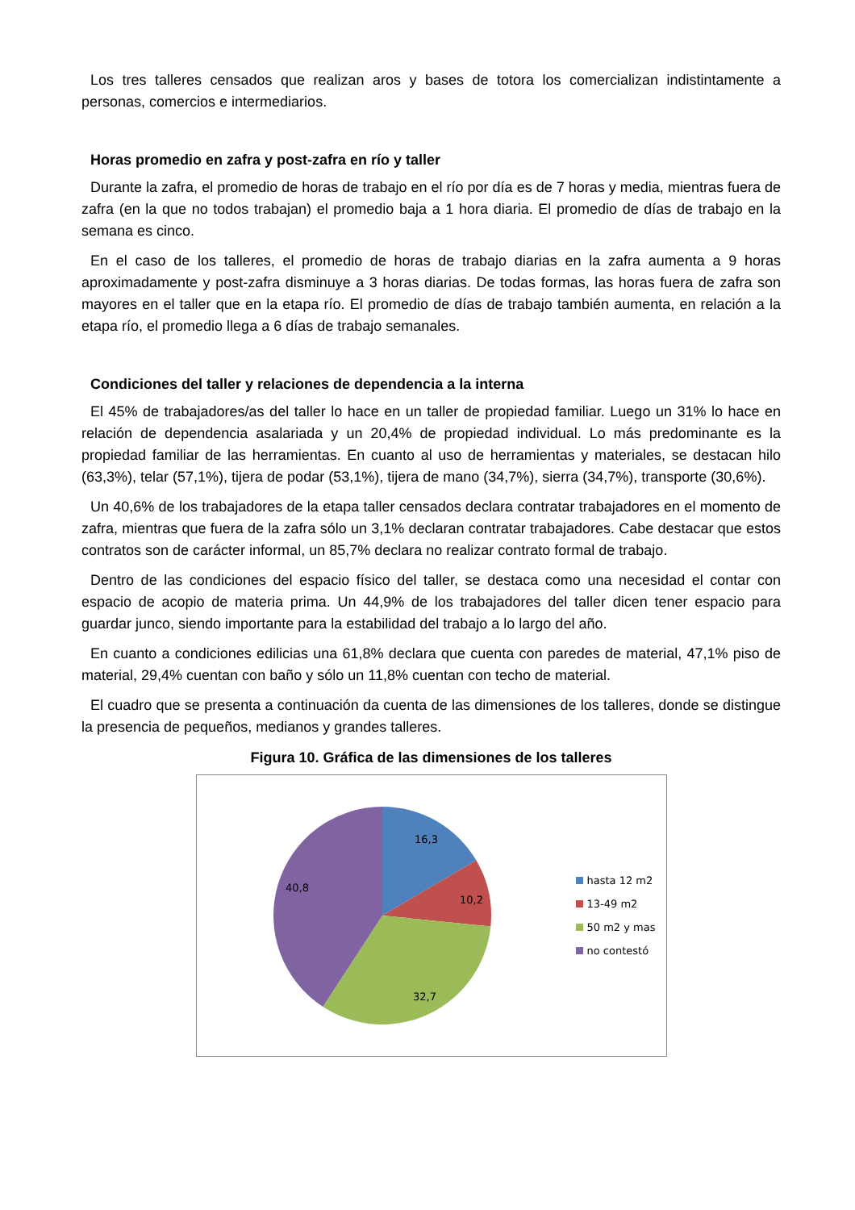Los tres talleres censados que realizan aros y bases de totora los comercializan indistintamente a personas, comercios e intermediarios.
Horas promedio en zafra y post-zafra en río y taller
Durante la zafra, el promedio de horas de trabajo en el río por día es de 7 horas y media, mientras fuera de zafra (en la que no todos trabajan) el promedio baja a 1 hora diaria. El promedio de días de trabajo en la semana es cinco.
En el caso de los talleres, el promedio de horas de trabajo diarias en la zafra aumenta a 9 horas aproximadamente y post-zafra disminuye a 3 horas diarias. De todas formas, las horas fuera de zafra son mayores en el taller que en la etapa río. El promedio de días de trabajo también aumenta, en relación a la etapa río, el promedio llega a 6 días de trabajo semanales.
Condiciones del taller y relaciones de dependencia a la interna
El 45% de trabajadores/as del taller lo hace en un taller de propiedad familiar. Luego un 31% lo hace en relación de dependencia asalariada y un 20,4% de propiedad individual. Lo más predominante es la propiedad familiar de las herramientas. En cuanto al uso de herramientas y materiales, se destacan hilo (63,3%), telar (57,1%), tijera de podar (53,1%), tijera de mano (34,7%), sierra (34,7%), transporte (30,6%).
Un 40,6% de los trabajadores de la etapa taller censados declara contratar trabajadores en el momento de zafra, mientras que fuera de la zafra sólo un 3,1% declaran contratar trabajadores. Cabe destacar que estos contratos son de carácter informal, un 85,7% declara no realizar contrato formal de trabajo.
Dentro de las condiciones del espacio físico del taller, se destaca como una necesidad el contar con espacio de acopio de materia prima. Un 44,9% de los trabajadores del taller dicen tener espacio para guardar junco, siendo importante para la estabilidad del trabajo a lo largo del año.
En cuanto a condiciones edilicias una 61,8% declara que cuenta con paredes de material, 47,1% piso de material, 29,4% cuentan con baño y sólo un 11,8% cuentan con techo de material.
El cuadro que se presenta a continuación da cuenta de las dimensiones de los talleres, donde se distingue la presencia de pequeños, medianos y grandes talleres.
Figura 10. Gráfica de las dimensiones de los talleres
16,3
10,2
32,7
40,8
hasta 12 m2
13-49 m2
50 m2 y mas
no contestó